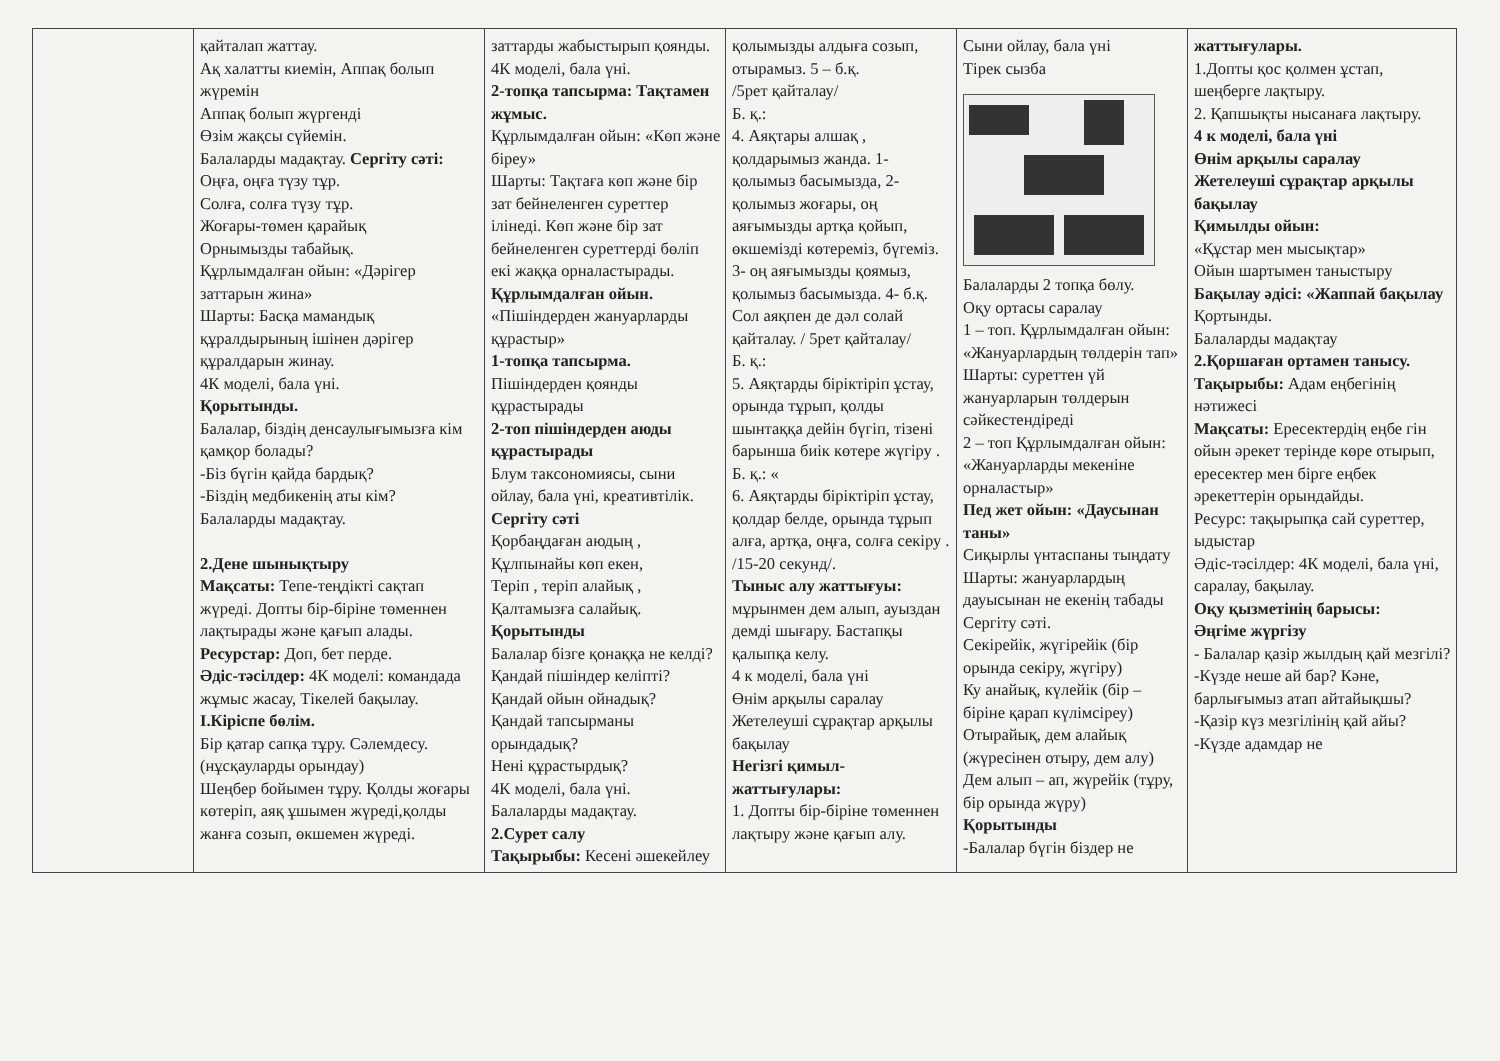| | қайталап жаттау. Ақ халатты киемін, Аппақ болып жүремін Аппақ болып жүргенді Өзім жақсы сүйемін. Балаларды мадақтау. Сергіту сәті: Оңға, оңға түзу тұр. Солға, солға түзу тұр. Жоғары-төмен қарайық Орнымызды табайық. Құрлымдалған ойын: «Дәрігер заттарын жина» Шарты: Басқа мамандық құралдырының ішінен дәрігер құралдарын жинау. 4К моделі, бала үні. Қорытынды. Балалар, біздің денсаулығымызға кім қамқор болады? -Біз бүгін қайда бардық? -Біздің медбикенің аты кім? Балаларды мадақтау. 2.Дене шынықтыру Мақсаты: Тепе-теңдікті сақтап жүреді. Допты бір-біріне төменнен лақтырады және қағып алады. Ресурстар: Доп, бет перде. Әдіс-тәсілдер: 4К моделі: командада жұмыс жасау, Тікелей бақылау. І.Кіріспе бөлім. Бір қатар сапқа тұру. Сәлемдесу. (нұсқауларды орындау) Шеңбер бойымен тұру. Қолды жоғары көтеріп, аяқ ұшымен жүреді,қолды жанға созып, өкшемен жүреді. | заттарды жабыстырып қоянды. 4К моделі, бала үні. 2-топқа тапсырма: Тақтамен жұмыс. Құрлымдалған ойын: «Көп және біреу» Шарты: Тақтаға көп және бір зат бейнеленген суреттер ілінеді. Көп және бір зат бейнеленген суреттерді бөліп екі жаққа орналастырады. Құрлымдалған ойын. «Пішіндерден жануарларды құрастыр» 1-топқа тапсырма. Пішіндерден қоянды құрастырады 2-топ пішіндерден аюды құрастырады Блум таксономиясы, сыни ойлау, бала үні, креативтілік. Сергіту сәті Қорбаңдаған аюдың , Құлпынайы көп екен, Теріп , теріп алайық , Қалтамызға салайық. Қорытынды Балалар бізге қонаққа не келді? Қандай пішіндер келіпті? Қандай ойын ойнадық? Қандай тапсырманы орындадық? Нені құрастырдық? 4К моделі, бала үні. Балаларды мадақтау. 2.Сурет салу Тақырыбы: Кесені әшекейлеу | қолымызды алдыға созып, отырамыз. 5 – б.қ. /5рет қайталау/ Б. қ.: 4. Аяқтары алшақ , қолдарымыз жанда. 1- қолымыз басымызда, 2- қолымыз жоғары, оң аяғымызды артқа қойып, өкшемізді көтереміз, бүгеміз. 3- оң аяғымызды қоямыз, қолымыз басымызда. 4- б.қ. Сол аяқпен де дәл солай қайталау. / 5рет қайталау/ Б. қ.: 5. Аяқтарды біріктіріп ұстау, орында тұрып, қолды шынтаққа дейін бүгіп, тізені барынша биік көтере жүгіру . Б. қ.: « 6. Аяқтарды біріктіріп ұстау, қолдар белде, орында тұрып алға, артқа, оңға, солға секіру . /15-20 секунд/. Тыныс алу жаттығуы: мұрынмен дем алып, ауыздан демді шығару. Бастапқы қалыпқа келу. 4 к моделі, бала үні Өнім арқылы саралау Жетелеуші сұрақтар арқылы бақылау Негізгі қимыл-жаттығулары: 1. Допты бір-біріне төменнен лақтыру және қағып алу. | Сыни ойлау, бала үні Тірек сызба Балаларды 2 топқа бөлу. Оқу ортасы саралау 1 – топ. Құрлымдалған ойын: «Жануарлардың төлдерін тап» Шарты: суреттен үй жануарларын төлдерын сәйкестендіреді 2 – топ Құрлымдалған ойын: «Жануарларды мекеніне орналастыр» Пед жет ойын: «Даусынан таны» Сиқырлы үнтаспаны тыңдату Шарты: жануарлардың дауысынан не екенің табады Сергіту сәті. Секірейік, жүгірейік (бір орында секіру, жүгіру) Ку анайық, күлейік (бір – біріне қарап күлімсіреу) Отырайық, дем алайық (жүресінен отыру, дем алу) Дем алып – ап, жүрейік (тұру, бір орында жүру) Қорытынды -Балалар бүгін біздер не | жаттығулары. 1.Допты қос қолмен ұстап, шеңберге лақтыру. 2. Қапшықты нысанаға лақтыру. 4 к моделі, бала үні Өнім арқылы саралау Жетелеуші сұрақтар арқылы бақылау Қимылды ойын: «Құстар мен мысықтар» Ойын шартымен таныстыру Бақылау әдісі: «Жаппай бақылау Қортынды. Балаларды мадақтау 2.Қоршаған ортамен танысу. Тақырыбы: Адам еңбегінің нәтижесі Мақсаты: Ересектердің еңбе гін ойын әрекет терінде көре отырып, ересектер мен бірге еңбек әрекеттерін орындайды. Ресурс: тақырыпқа сай суреттер, ыдыстар Әдіс-тәсілдер: 4К моделі, бала үні, саралау, бақылау. Оқу қызметінің барысы: Әңгіме жүргізу - Балалар қазір жылдың қай мезгілі? -Күзде неше ай бар? Кәне, барлығымыз атап айтайықшы? -Қазір күз мезгілінің қай айы? -Күзде адамдар не |